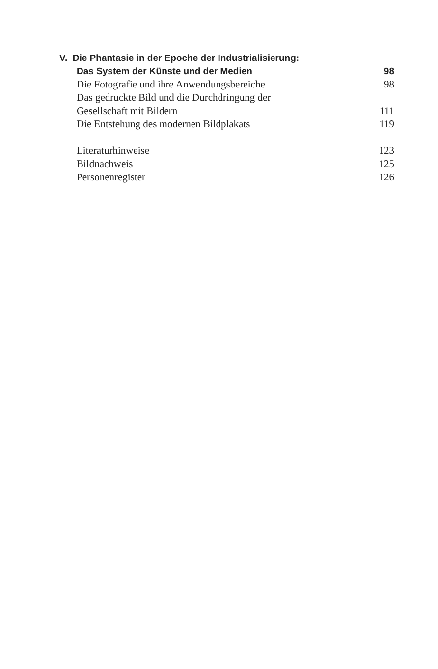V. Die Phantasie in der Epoche der Industrialisierung:
Das System der Künste und der Medien 98
Die Fotografie und ihre Anwendungsbereiche 98
Das gedruckte Bild und die Durchdringung der
Gesellschaft mit Bildern 111
Die Entstehung des modernen Bildplakats 119
Literaturhinweise 123
Bildnachweis 125
Personenregister 126